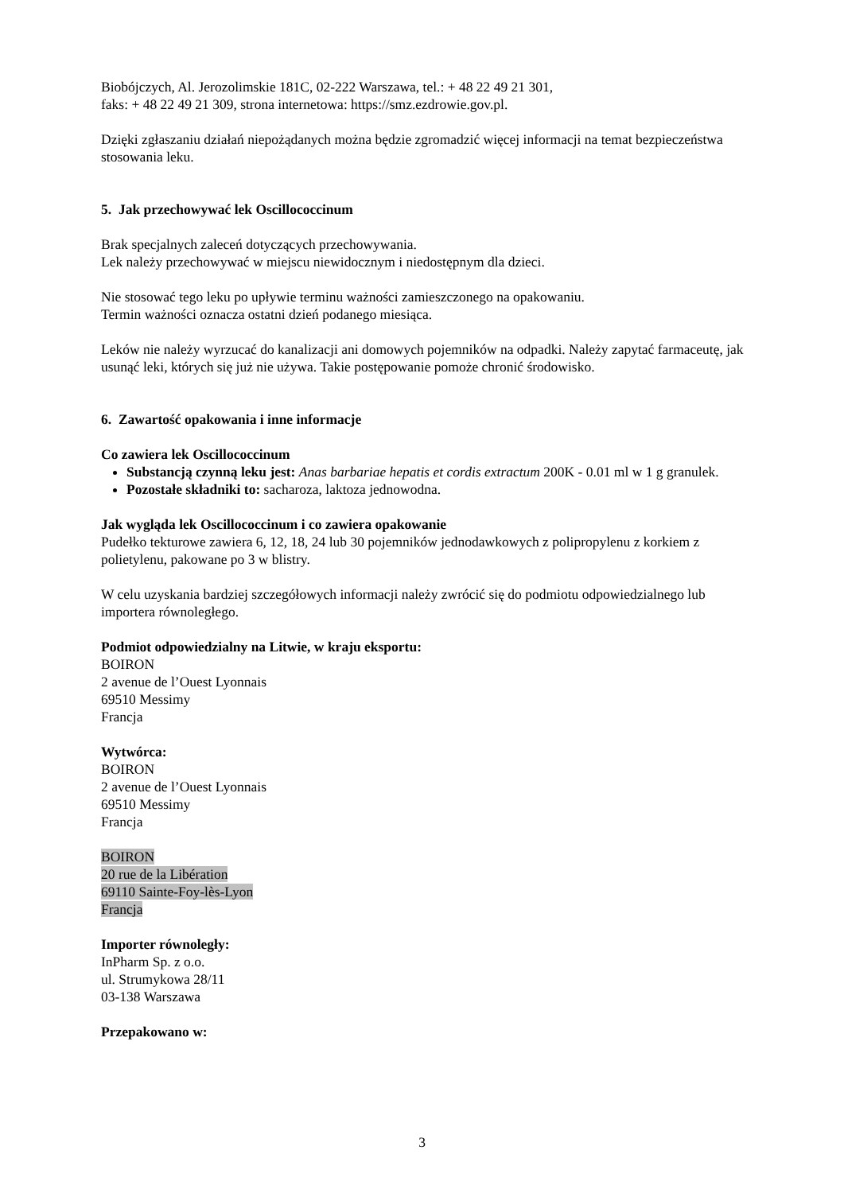Biobójczych, Al. Jerozolimskie 181C, 02-222 Warszawa, tel.: + 48 22 49 21 301,
faks: + 48 22 49 21 309, strona internetowa: https://smz.ezdrowie.gov.pl.
Dzięki zgłaszaniu działań niepożądanych można będzie zgromadzić więcej informacji na temat bezpieczeństwa stosowania leku.
5. Jak przechowywać lek Oscillococcinum
Brak specjalnych zaleceń dotyczących przechowywania.
Lek należy przechowywać w miejscu niewidocznym i niedostępnym dla dzieci.
Nie stosować tego leku po upływie terminu ważności zamieszczonego na opakowaniu.
Termin ważności oznacza ostatni dzień podanego miesiąca.
Leków nie należy wyrzucać do kanalizacji ani domowych pojemników na odpadki. Należy zapytać farmaceutę, jak usunąć leki, których się już nie używa. Takie postępowanie pomoże chronić środowisko.
6. Zawartość opakowania i inne informacje
Co zawiera lek Oscillococcinum
Substancją czynną leku jest: Anas barbariae hepatis et cordis extractum 200K - 0.01 ml w 1 g granulek.
Pozostałe składniki to: sacharoza, laktoza jednowodna.
Jak wygląda lek Oscillococcinum i co zawiera opakowanie
Pudełko tekturowe zawiera 6, 12, 18, 24 lub 30 pojemników jednodawkowych z polipropylenu z korkiem z polietylenu, pakowane po 3 w blistry.
W celu uzyskania bardziej szczegółowych informacji należy zwrócić się do podmiotu odpowiedzialnego lub importera równoległego.
Podmiot odpowiedzialny na Litwie, w kraju eksportu:
BOIRON
2 avenue de l’Ouest Lyonnais
69510 Messimy
Francja
Wytwórca:
BOIRON
2 avenue de l’Ouest Lyonnais
69510 Messimy
Francja
BOIRON
20 rue de la Libération
69110 Sainte-Foy-lès-Lyon
Francja
Importer równoległy:
InPharm Sp. z o.o.
ul. Strumykowa 28/11
03-138 Warszawa
Przepakowano w:
3